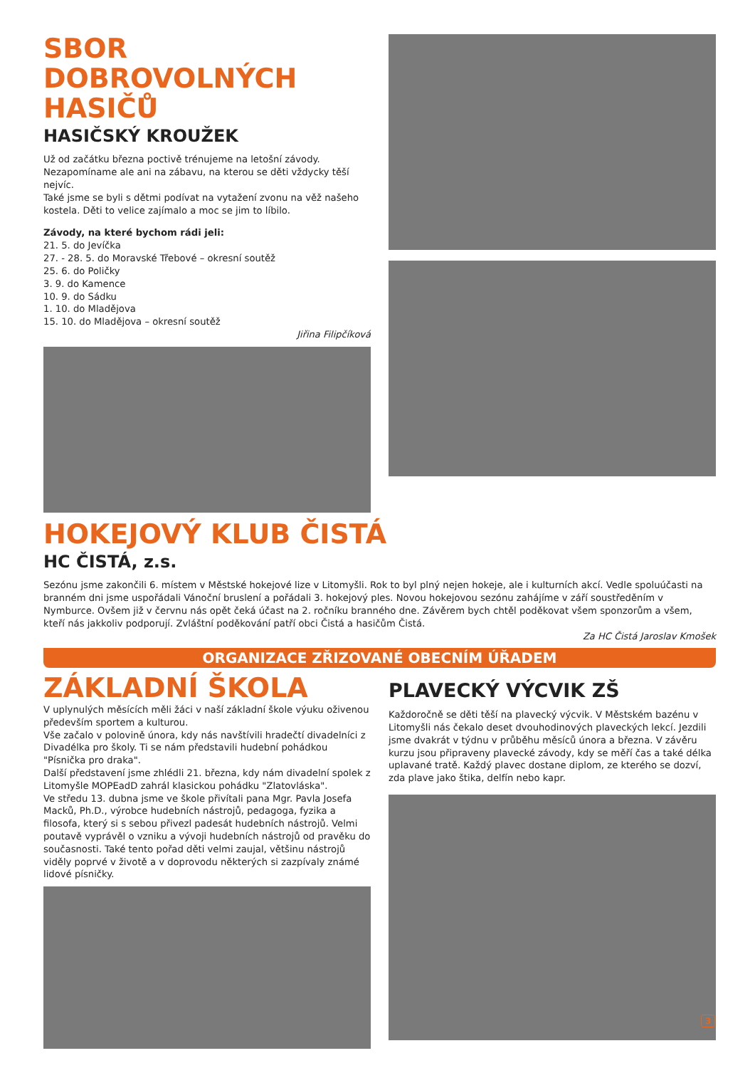SBOR DOBROVOLNÝCH HASIČŮ
HASIČSKÝ KROUŽEK
Už od začátku března poctivě trénujeme na letošní závody. Nezapomíname ale ani na zábavu, na kterou se děti vždycky těší nejvíc.
Také jsme se byli s dětmi podívat na vytažení zvonu na věž našeho kostela. Děti to velice zajímalo a moc se jim to líbilo.
Závody, na které bychom rádi jeli:
21. 5. do Jevíčka
27. - 28. 5. do Moravské Třebové – okresní soutěž
25. 6. do Poličky
3. 9. do Kamence
10. 9. do Sádku
1. 10. do Mladějova
15. 10. do Mladějova – okresní soutěž
Jiřina Filipčíková
HOKEJOVÝ KLUB ČISTÁ
HC ČISTÁ, z.s.
Sezónu jsme zakončili 6. místem v Městské hokejové lize v Litomyšli. Rok to byl plný nejen hokeje, ale i kulturních akcí. Vedle spoluúčasti na branném dni jsme uspořádali Vánoční bruslení a pořádali 3. hokejový ples. Novou hokejovou sezónu zahájíme v září soustředěním v Nymburce. Ovšem již v červnu nás opět čeká účast na 2. ročníku branného dne. Závěrem bych chtěl poděkovat všem sponzorům a všem, kteří nás jakkoliv podporují. Zvláštní poděkování patří obci Čistá a hasičům Čistá.
Za HC Čistá Jaroslav Kmošek
ORGANIZACE ZŘIZOVANÉ OBECNÍM ÚŘADEM
ZÁKLADNÍ ŠKOLA
V uplynulých měsících měli žáci v naší základní škole výuku oživenou především sportem a kulturou.
Vše začalo v polovině února, kdy nás navštívili hradečtí divadelníci z Divadélka pro školy. Ti se nám představili hudební pohádkou "Písnička pro draka".
Další představení jsme zhlédli 21. března, kdy nám divadelní spolek z Litomyšle MOPEadD zahrál klasickou pohádku "Zlatovláska".
Ve středu 13. dubna jsme ve škole přivítali pana Mgr. Pavla Josefa Macků, Ph.D., výrobce hudebních nástrojů, pedagoga, fyzika a filosofa, který si s sebou přivezl padesát hudebních nástrojů. Velmi poutavě vyprávěl o vzniku a vývoji hudebních nástrojů od pravěku do současnosti. Také tento pořad děti velmi zaujal, většinu nástrojů viděly poprvé v životě a v doprovodu některých si zazpívaly známé lidové písničky.
PLAVECKÝ VÝCVIK ZŠ
Každoročně se děti těší na plavecký výcvik. V Městském bazénu v Litomyšli nás čekalo deset dvouhodinových plaveckých lekcí. Jezdili jsme dvakrát v týdnu v průběhu měsíců února a března. V závěru kurzu jsou připraveny plavecké závody, kdy se měří čas a také délka uplavané tratě. Každý plavec dostane diplom, ze kterého se dozví, zda plave jako štika, delfín nebo kapr.
3